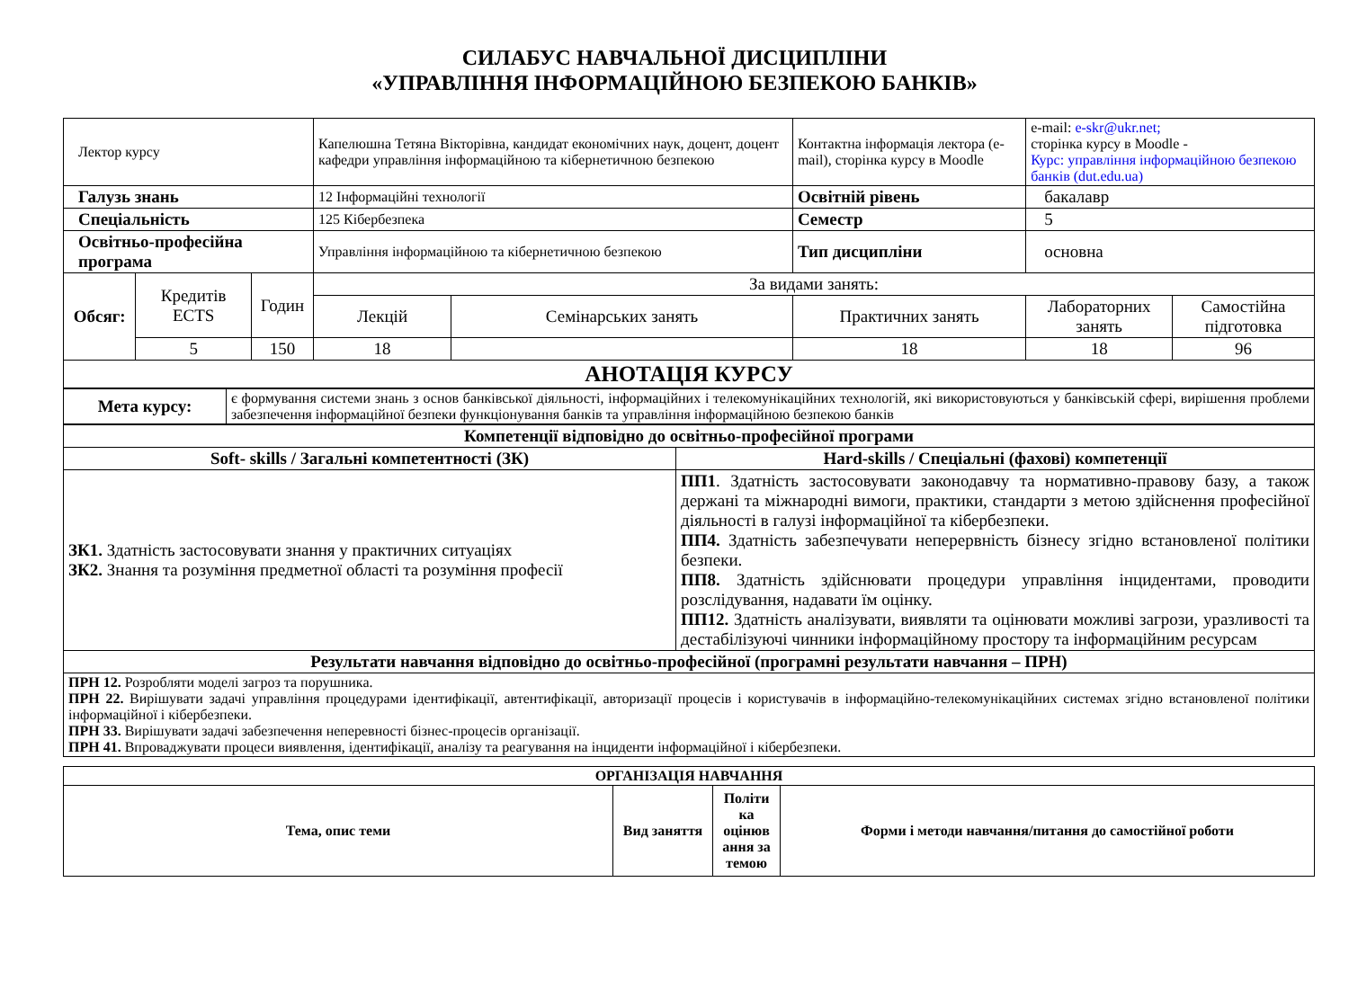СИЛАБУС НАВЧАЛЬНОЇ ДИСЦИПЛІНИ
«УПРАВЛІННЯ ІНФОРМАЦІЙНОЮ БЕЗПЕКОЮ БАНКІВ»
| Лектор курсу | | | Капелюшна Тетяна Вікторівна, кандидат економічних наук, доцент, доцент кафедри управління інформаційною та кібернетичною безпекою | | Контактна інформація лектора (e-mail), сторінка курсу в Moodle | e-mail: e-skr@ukr.net; сторінка курсу в Moodle - Курс: управління інформаційною безпекою банків (dut.edu.ua) | |
| Галузь знань | | | 12 Інформаційні технології | | Освітній рівень | бакалавр | |
| Спеціальність | | | 125 Кібербезпека | | Семестр | 5 | |
| Освітньо-професійна програма | | | Управління інформаційною та кібернетичною безпекою | | Тип дисципліни | основна | |
| Обсяг: | Кредитів ECTS | Годин | За видами занять: | | | | |
| | | | Лекцій | Семінарських занять | Практичних занять | Лабораторних занять | Самостійна підготовка |
| | 5 | 150 | 18 | | 18 | 18 | 96 |
| АНОТАЦІЯ КУРСУ | | | | | | | |
| Мета курсу: | є формування системи знань з основ банківської діяльності, інформаційних і телекомунікаційних технологій, які використовуються у банківській сфері, вирішення проблеми забезпечення інформаційної безпеки функціонування банків та управління інформаційною безпекою банків |
| Компетенції відповідно до освітньо-професійної програми | |
| Soft- skills / Загальні компетентності (ЗК) | Hard-skills / Спеціальні (фахові) компетенції |
| ЗК1. Здатність застосовувати знання у практичних ситуаціях ЗК2. Знання та розуміння предметної області та розуміння професії | ПП1 . Здатність застосовувати законодавчу та нормативно-правову базу, а також держані та міжнародні вимоги, практики, стандарти з метою здійснення професійної діяльності в галузі інформаційної та кібербезпеки. ПП4. Здатність забезпечувати неперервність бізнесу згідно встановленої політики безпеки. ПП8. Здатність здійснювати процедури управління інцидентами, проводити розслідування, надавати їм оцінку. ПП12. Здатність аналізувати, виявляти та оцінювати можливі загрози, уразливості та дестабілізуючі чинники інформаційному простору та інформаційним ресурсам |
| Результати навчання відповідно до освітньо-професійної (програмні результати навчання – ПРН) | |
| ПРН 12. Розробляти моделі загроз та порушника. ПРН 22. Вирішувати задачі управління процедурами ідентифікації, автентифікації, авторизації процесів і користувачів в інформаційно-телекомунікаційних системах згідно встановленої політики інформаційної і кібербезпеки. ПРН 33. Вирішувати задачі забезпечення неперевності бізнес-процесів організації. ПРН 41. Впроваджувати процеси виявлення, ідентифікації, аналізу та реагування на інциденти інформаційної і кібербезпеки. | |
| ОРГАНІЗАЦІЯ НАВЧАННЯ | | | |
| --- | --- | --- | --- |
| Тема, опис теми | Вид заняття | Політи ка оцінюв ання за темою | Форми і методи навчання/питання до самостійної роботи |